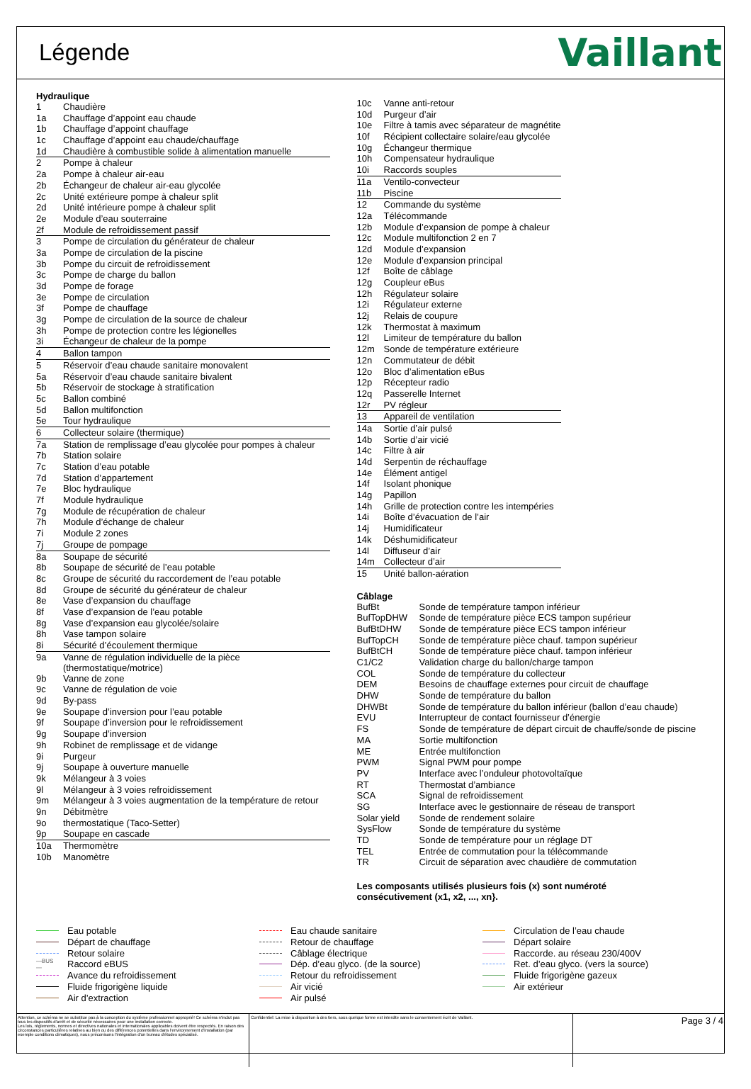Légende
Vaillant
Hydraulique
| 1 | Chaudière |
| 1a | Chauffage d’appoint eau chaude |
| 1b | Chauffage d’appoint chauffage |
| 1c | Chauffage d’appoint eau chaude/chauffage |
| 1d | Chaudière à combustible solide à alimentation manuelle |
| 2 | Pompe à chaleur |
| 2a | Pompe à chaleur air-eau |
| 2b | Échangeur de chaleur air-eau glycolée |
| 2c | Unité extérieure pompe à chaleur split |
| 2d | Unité intérieure pompe à chaleur split |
| 2e | Module d’eau souterraine |
| 2f | Module de refroidissement passif |
| 3 | Pompe de circulation du générateur de chaleur |
| 3a | Pompe de circulation de la piscine |
| 3b | Pompe du circuit de refroidissement |
| 3c | Pompe de charge du ballon |
| 3d | Pompe de forage |
| 3e | Pompe de circulation |
| 3f | Pompe de chauffage |
| 3g | Pompe de circulation de la source de chaleur |
| 3h | Pompe de protection contre les légionelles |
| 3i | Échangeur de chaleur de la pompe |
| 4 | Ballon tampon |
| 5 | Réservoir d’eau chaude sanitaire monovalent |
| 5a | Réservoir d’eau chaude sanitaire bivalent |
| 5b | Réservoir de stockage à stratification |
| 5c | Ballon combiné |
| 5d | Ballon multifonction |
| 5e | Tour hydraulique |
| 6 | Collecteur solaire (thermique) |
| 7a | Station de remplissage d’eau glycolée pour pompes à chaleur |
| 7b | Station solaire |
| 7c | Station d’eau potable |
| 7d | Station d’appartement |
| 7e | Bloc hydraulique |
| 7f | Module hydraulique |
| 7g | Module de récupération de chaleur |
| 7h | Module d’échange de chaleur |
| 7i | Module 2 zones |
| 7j | Groupe de pompage |
| 8a | Soupape de sécurité |
| 8b | Soupape de sécurité de l’eau potable |
| 8c | Groupe de sécurité du raccordement de l’eau potable |
| 8d | Groupe de sécurité du générateur de chaleur |
| 8e | Vase d’expansion du chauffage |
| 8f | Vase d’expansion de l’eau potable |
| 8g | Vase d’expansion eau glycolée/solaire |
| 8h | Vase tampon solaire |
| 8i | Sécurité d’écoulement thermique |
| 9a | Vanne de régulation individuelle de la pièce (thermostatique/motrice) |
| 9b | Vanne de zone |
| 9c | Vanne de régulation de voie |
| 9d | By-pass |
| 9e | Soupape d’inversion pour l’eau potable |
| 9f | Soupape d’inversion pour le refroidissement |
| 9g | Soupape d’inversion |
| 9h | Robinet de remplissage et de vidange |
| 9i | Purgeur |
| 9j | Soupape à ouverture manuelle |
| 9k | Mélangeur à 3 voies |
| 9l | Mélangeur à 3 voies refroidissement |
| 9m | Mélangeur à 3 voies augmentation de la température de retour |
| 9n | Débitmètre |
| 9o | thermostatique (Taco-Setter) |
| 9p | Soupape en cascade |
| 10a | Thermomètre |
| 10b | Manomètre |
| 10c | Vanne anti-retour |
| 10d | Purgeur d’air |
| 10e | Filtre à tamis avec séparateur de magnétite |
| 10f | Récipient collectaire solaire/eau glycolée |
| 10g | Échangeur thermique |
| 10h | Compensateur hydraulique |
| 10i | Raccords souples |
| 11a | Ventilo-convecteur |
| 11b | Piscine |
| 12 | Commande du système |
| 12a | Télécommande |
| 12b | Module d’expansion de pompe à chaleur |
| 12c | Module multifonction 2 en 7 |
| 12d | Module d’expansion |
| 12e | Module d’expansion principal |
| 12f | Boîte de câblage |
| 12g | Coupleur eBus |
| 12h | Régulateur solaire |
| 12i | Régulateur externe |
| 12j | Relais de coupure |
| 12k | Thermostat à maximum |
| 12l | Limiteur de température du ballon |
| 12m | Sonde de température extérieure |
| 12n | Commutateur de débit |
| 12o | Bloc d’alimentation eBus |
| 12p | Récepteur radio |
| 12q | Passerelle Internet |
| 12r | PV régleur |
| 13 | Appareil de ventilation |
| 14a | Sortie d’air pulsé |
| 14b | Sortie d’air vicié |
| 14c | Filtre à air |
| 14d | Serpentin de réchauffage |
| 14e | Élément antigel |
| 14f | Isolant phonique |
| 14g | Papillon |
| 14h | Grille de protection contre les intempéries |
| 14i | Boîte d’évacuation de l’air |
| 14j | Humidificateur |
| 14k | Déshumidificateur |
| 14l | Diffuseur d’air |
| 14m | Collecteur d’air |
| 15 | Unité ballon-aération |
Câblage
| BufBt | Sonde de température tampon inférieur |
| BufTopDHW | Sonde de température pièce ECS tampon supérieur |
| BufBtDHW | Sonde de température pièce ECS tampon inférieur |
| BufTopCH | Sonde de température pièce chauf. tampon supérieur |
| BufBtCH | Sonde de température pièce chauf. tampon inférieur |
| C1/C2 | Validation charge du ballon/charge tampon |
| COL | Sonde de température du collecteur |
| DEM | Besoins de chauffage externes pour circuit de chauffage |
| DHW | Sonde de température du ballon |
| DHWBt | Sonde de température du ballon inférieur (ballon d’eau chaude) |
| EVU | Interrupteur de contact fournisseur d’énergie |
| FS | Sonde de température de départ circuit de chauffe/sonde de piscine |
| MA | Sortie multifonction |
| ME | Entrée multifonction |
| PWM | Signal PWM pour pompe |
| PV | Interface avec l’onduleur photovoltaïque |
| RT | Thermostat d’ambiance |
| SCA | Signal de refroidissement |
| SG | Interface avec le gestionnaire de réseau de transport |
| Solar yield | Sonde de rendement solaire |
| SysFlow | Sonde de température du système |
| TD | Sonde de température pour un réglage DT |
| TEL | Entrée de commutation pour la télécommande |
| TR | Circuit de séparation avec chaudière de commutation |
Les composants utilisés plusieurs fois (x) sont numéroté
consécutivement (x1, x2, ..., xn}.
Eau potable
Eau chaude sanitaire
Circulation de l’eau chaude
Départ de chauffage
Retour de chauffage
Départ solaire
Retour solaire
Câblage électrique
Raccorde. au réseau 230/400V
—BUS— Raccord eBUS
Dép. d’eau glyco. (de la source)
Ret. d’eau glyco. (vers la source)
Avance du refroidissement
Retour du refroidissement
Fluide frigorigène gazeux
Fluide frigorigène liquide
Air vicié
Air extérieur
Air d’extraction
Air pulsé
Attention, ce schéma ne se substitue pas à la conception du système professionnel approprié! Ce schéma n'inclut pas tous les dispositifs d'arrêt et de sécurité nécessaires pour une installation correcte.
Les lois, règlements, normes et directives nationales et internationales applicables doivent être respectés. En raison des circonstances particulières relatives au bien ou des différences potentielles dans l'environnement d'installation (par exemple conditions climatiques), nous préconisons l'intégration d'un bureau d'études spécialisé.
Confidentiel: La mise à disposition à des tiers, sous quelque forme est interdite sans le consentement écrit de Vaillant.
Page 3 / 4